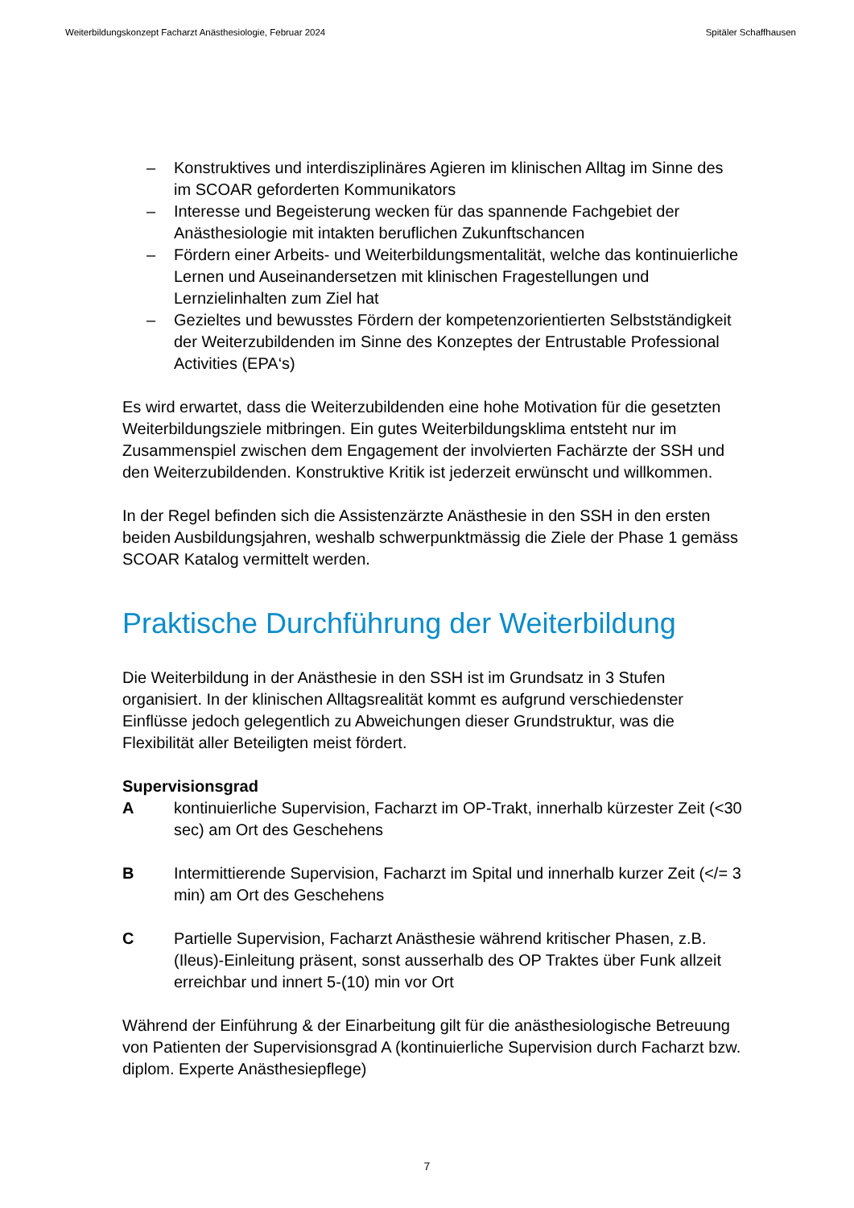Weiterbildungskonzept Facharzt Anästhesiologie, Februar 2024 Spitäler Schaffhausen
– Konstruktives und interdisziplinäres Agieren im klinischen Alltag im Sinne des im SCOAR geforderten Kommunikators
– Interesse und Begeisterung wecken für das spannende Fachgebiet der Anästhesiologie mit intakten beruflichen Zukunftschancen
– Fördern einer Arbeits- und Weiterbildungsmentalität, welche das kontinuierliche Lernen und Auseinandersetzen mit klinischen Fragestellungen und Lernzielinhalten zum Ziel hat
– Gezieltes und bewusstes Fördern der kompetenzorientierten Selbstständigkeit der Weiterzubildenden im Sinne des Konzeptes der Entrustable Professional Activities (EPA‘s)
Es wird erwartet, dass die Weiterzubildenden eine hohe Motivation für die gesetzten Weiterbildungsziele mitbringen. Ein gutes Weiterbildungsklima entsteht nur im Zusammenspiel zwischen dem Engagement der involvierten Fachärzte der SSH und den Weiterzubildenden. Konstruktive Kritik ist jederzeit erwünscht und willkommen.
In der Regel befinden sich die Assistenzärzte Anästhesie in den SSH in den ersten beiden Ausbildungsjahren, weshalb schwerpunktmässig die Ziele der Phase 1 gemäss SCOAR Katalog vermittelt werden.
Praktische Durchführung der Weiterbildung
Die Weiterbildung in der Anästhesie in den SSH ist im Grundsatz in 3 Stufen organisiert. In der klinischen Alltagsrealität kommt es aufgrund verschiedenster Einflüsse jedoch gelegentlich zu Abweichungen dieser Grundstruktur, was die Flexibilität aller Beteiligten meist fördert.
Supervisionsgrad
Akontinuierliche Supervision, Facharzt im OP-Trakt, innerhalb kürzester Zeit (<30 sec) am Ort des Geschehens
B Intermittierende Supervision, Facharzt im Spital und innerhalb kurzer Zeit (</= 3 min) am Ort des Geschehens
C Partielle Supervision, Facharzt Anästhesie während kritischer Phasen, z.B. (Ileus)-Einleitung präsent, sonst ausserhalb des OP Traktes über Funk allzeit erreichbar und innert 5-(10) min vor Ort
Während der Einführung & der Einarbeitung gilt für die anästhesiologische Betreuung von Patienten der Supervisionsgrad A (kontinuierliche Supervision durch Facharzt bzw. diplom. Experte Anästhesiepflege)
7